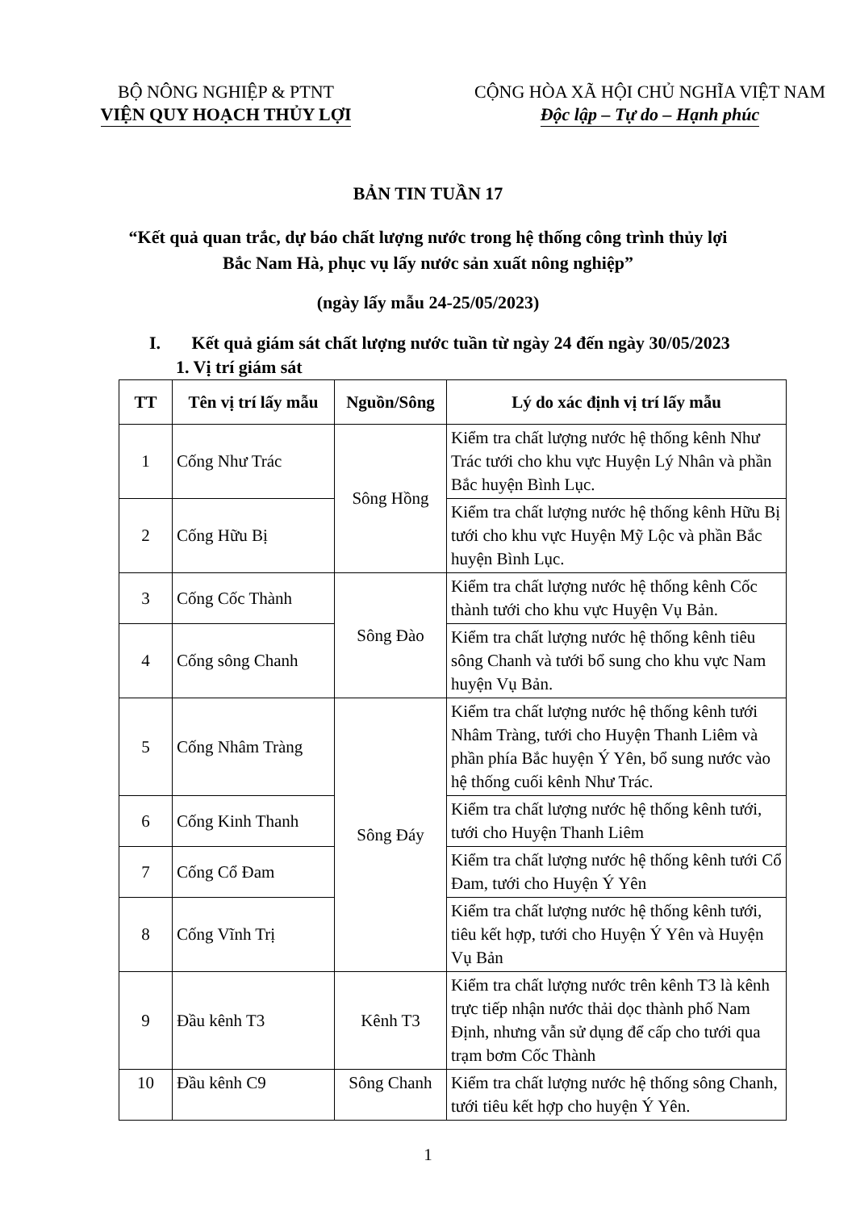BỘ NÔNG NGHIỆP & PTNT
VIỆN QUY HOẠCH THỦY LỢI
CỘNG HÒA XÃ HỘI CHỦ NGHĨA VIỆT NAM
Độc lập – Tự do – Hạnh phúc
BẢN TIN TUẦN 17
“Kết quả quan trắc, dự báo chất lượng nước trong hệ thống công trình thủy lợi
Bắc Nam Hà, phục vụ lấy nước sản xuất nông nghiệp”
(ngày lấy mẫu 24-25/05/2023)
I. Kết quả giám sát chất lượng nước tuần từ ngày 24 đến ngày 30/05/2023
1. Vị trí giám sát
| TT | Tên vị trí lấy mẫu | Nguồn/Sông | Lý do xác định vị trí lấy mẫu |
| --- | --- | --- | --- |
| 1 | Cống Như Trác | Sông Hồng | Kiểm tra chất lượng nước hệ thống kênh Như Trác tưới cho khu vực Huyện Lý Nhân và phần Bắc huyện Bình Lục. |
| 2 | Cống Hữu Bị | | Kiểm tra chất lượng nước hệ thống kênh Hữu Bị tưới cho khu vực Huyện Mỹ Lộc và phần Bắc huyện Bình Lục. |
| 3 | Cống Cốc Thành | Sông Đào | Kiểm tra chất lượng nước hệ thống kênh Cốc thành tưới cho khu vực Huyện Vụ Bản. |
| 4 | Cống sông Chanh | | Kiểm tra chất lượng nước hệ thống kênh tiêu sông Chanh và tưới bổ sung cho khu vực Nam huyện Vụ Bản. |
| 5 | Cống Nhâm Tràng | Sông Đáy | Kiểm tra chất lượng nước hệ thống kênh tưới Nhâm Tràng, tưới cho Huyện Thanh Liêm và phần phía Bắc huyện Ý Yên, bổ sung nước vào hệ thống cuối kênh Như Trác. |
| 6 | Cống Kinh Thanh | | Kiểm tra chất lượng nước hệ thống kênh tưới, tưới cho Huyện Thanh Liêm |
| 7 | Cống Cổ Đam | | Kiểm tra chất lượng nước hệ thống kênh tưới Cổ Đam, tưới cho Huyện Ý Yên |
| 8 | Cống Vĩnh Trị | | Kiểm tra chất lượng nước hệ thống kênh tưới, tiêu kết hợp, tưới cho Huyện Ý Yên và Huyện Vụ Bản |
| 9 | Đầu kênh T3 | Kênh T3 | Kiểm tra chất lượng nước trên kênh T3 là kênh trực tiếp nhận nước thải dọc thành phố Nam Định, nhưng vẫn sử dụng để cấp cho tưới qua trạm bơm Cốc Thành |
| 10 | Đầu kênh C9 | Sông Chanh | Kiểm tra chất lượng nước hệ thống sông Chanh, tưới tiêu kết hợp cho huyện Ý Yên. |
1